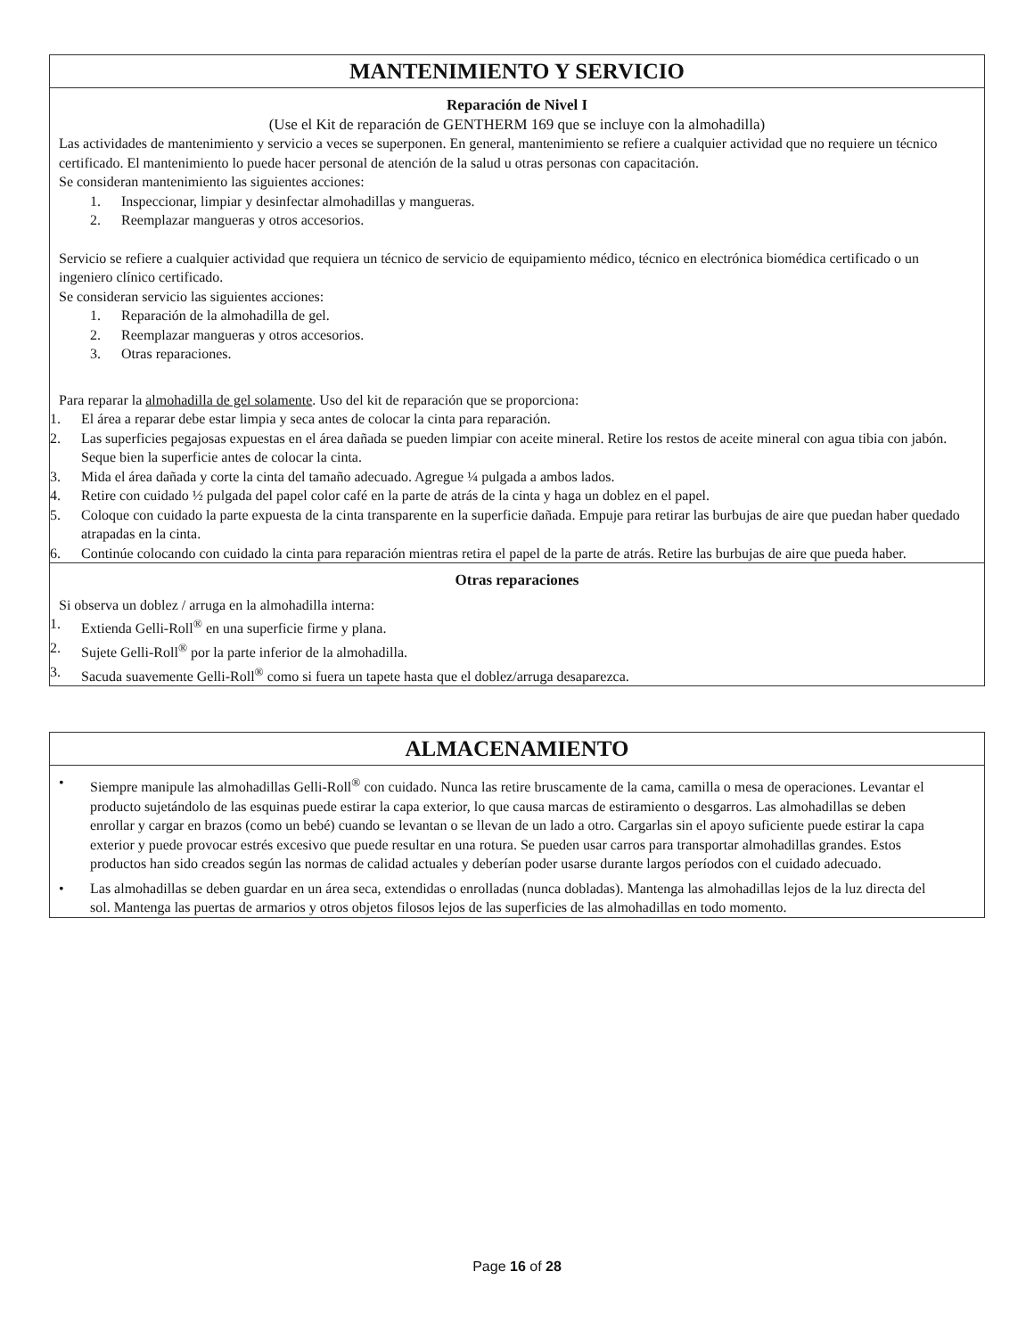MANTENIMIENTO Y SERVICIO
Reparación de Nivel I
(Use el Kit de reparación de GENTHERM 169 que se incluye con la almohadilla)
Las actividades de mantenimiento y servicio a veces se superponen. En general, mantenimiento se refiere a cualquier actividad que no requiere un técnico certificado. El mantenimiento lo puede hacer personal de atención de la salud u otras personas con capacitación.
Se consideran mantenimiento las siguientes acciones:
1. Inspeccionar, limpiar y desinfectar almohadillas y mangueras.
2. Reemplazar mangueras y otros accesorios.
Servicio se refiere a cualquier actividad que requiera un técnico de servicio de equipamiento médico, técnico en electrónica biomédica certificado o un ingeniero clínico certificado.
Se consideran servicio las siguientes acciones:
1. Reparación de la almohadilla de gel.
2. Reemplazar mangueras y otros accesorios.
3. Otras reparaciones.
Para reparar la almohadilla de gel solamente. Uso del kit de reparación que se proporciona:
1. El área a reparar debe estar limpia y seca antes de colocar la cinta para reparación.
2. Las superficies pegajosas expuestas en el área dañada se pueden limpiar con aceite mineral. Retire los restos de aceite mineral con agua tibia con jabón. Seque bien la superficie antes de colocar la cinta.
3. Mida el área dañada y corte la cinta del tamaño adecuado. Agregue ¼ pulgada a ambos lados.
4. Retire con cuidado ½ pulgada del papel color café en la parte de atrás de la cinta y haga un doblez en el papel.
5. Coloque con cuidado la parte expuesta de la cinta transparente en la superficie dañada. Empuje para retirar las burbujas de aire que puedan haber quedado atrapadas en la cinta.
6. Continúe colocando con cuidado la cinta para reparación mientras retira el papel de la parte de atrás. Retire las burbujas de aire que pueda haber.
Otras reparaciones
Si observa un doblez / arruga en la almohadilla interna:
1. Extienda Gelli-Roll<sup>®</sup> en una superficie firme y plana.
2. Sujete Gelli-Roll<sup>®</sup> por la parte inferior de la almohadilla.
3. Sacuda suavemente Gelli-Roll<sup>®</sup> como si fuera un tapete hasta que el doblez/arruga desaparezca.
ALMACENAMIENTO
• Siempre manipule las almohadillas Gelli-Roll<sup>®</sup> con cuidado. Nunca las retire bruscamente de la cama, camilla o mesa de operaciones. Levantar el producto sujetándolo de las esquinas puede estirar la capa exterior, lo que causa marcas de estiramiento o desgarros. Las almohadillas se deben enrollar y cargar en brazos (como un bebé) cuando se levantan o se llevan de un lado a otro. Cargarlas sin el apoyo suficiente puede estirar la capa exterior y puede provocar estrés excesivo que puede resultar en una rotura. Se pueden usar carros para transportar almohadillas grandes. Estos productos han sido creados según las normas de calidad actuales y deberían poder usarse durante largos períodos con el cuidado adecuado.
• Las almohadillas se deben guardar en un área seca, extendidas o enrolladas (nunca dobladas). Mantenga las almohadillas lejos de la luz directa del sol. Mantenga las puertas de armarios y otros objetos filosos lejos de las superficies de las almohadillas en todo momento.
Page 16 of 28